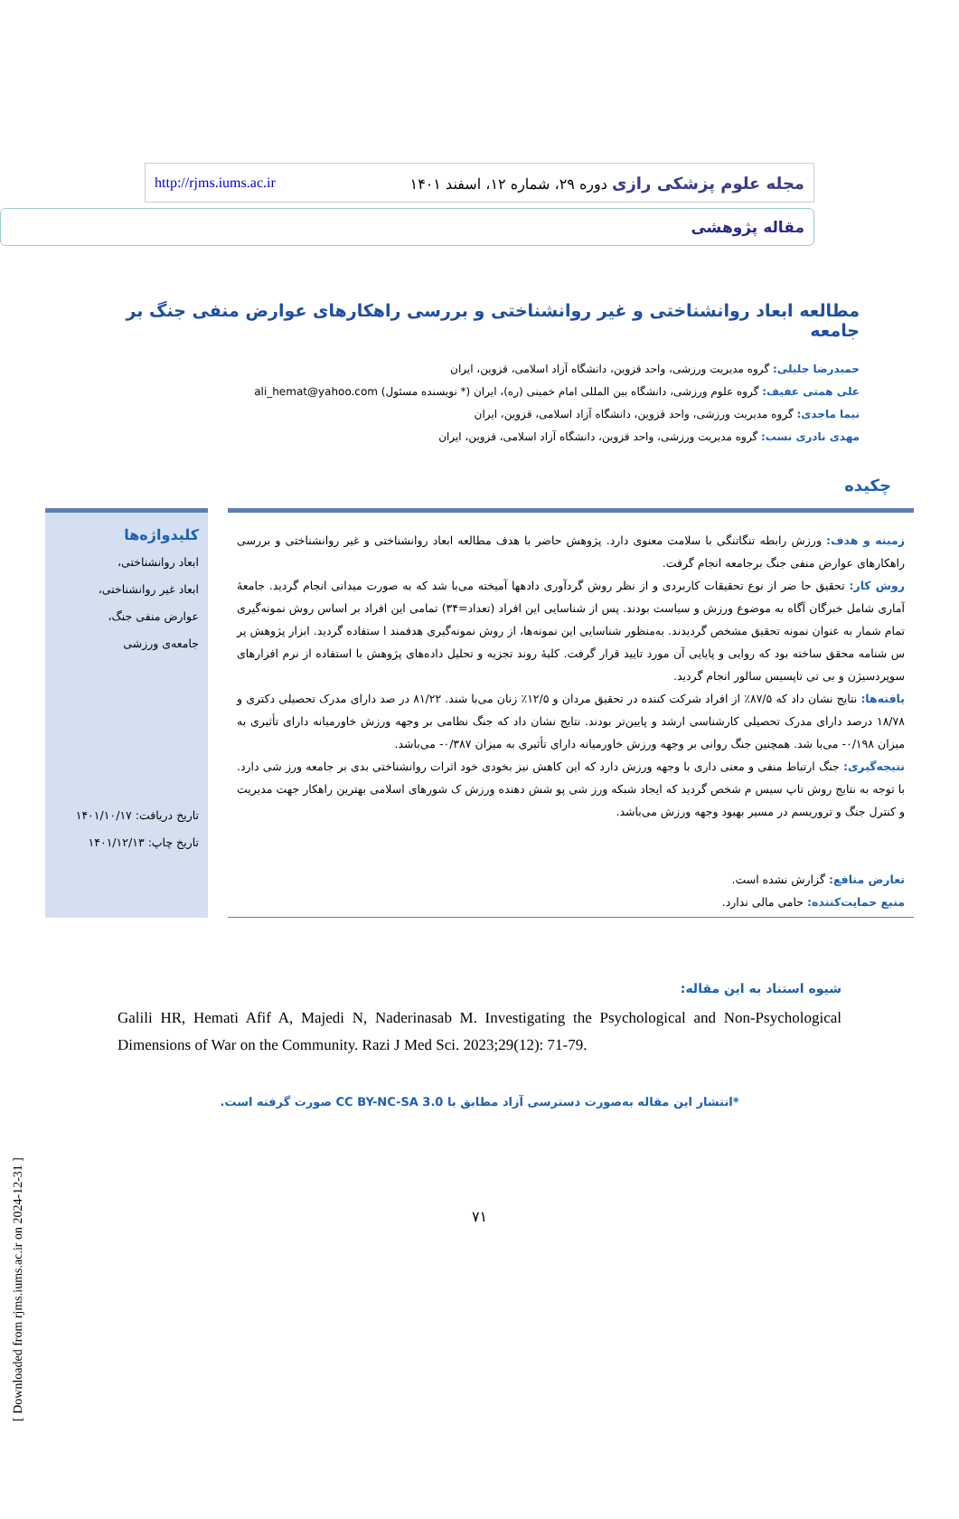مجله علوم پزشکی رازی دوره ۲۹، شماره ۱۲، اسفند ۱۴۰۱ http://rjms.iums.ac.ir
مقاله پژوهشی
مطالعه ابعاد روانشناختی و غیر روانشناختی و بررسی راهکارهای عوارض منفی جنگ بر جامعه
حمیدرضا جلیلی: گروه مدیریت ورزشی، واحد قزوین، دانشگاه آزاد اسلامی، قزوین، ایران
علی همتی عفیف: گروه علوم ورزشی، دانشگاه بین المللی امام خمینی (ره)، ایران (* نویسنده مسئول) ali_hemat@yahoo.com
نیما ماجدی: گروه مدیریت ورزشی، واحد قزوین، دانشگاه آزاد اسلامی، قزوین، ایران
مهدی نادری نسب: گروه مدیریت ورزشی، واحد قزوین، دانشگاه آزاد اسلامی، قزوین، ایران
چکیده
زمینه و هدف: ورزش رابطه تنگاتنگی با سلامت معنوی دارد. پژوهش حاضر با هدف مطالعه ابعاد روانشناختی و غیر روانشناختی و بررسی راهکارهای عوارض منفی جنگ برجامعه انجام گرفت.
روش کار: تحقیق حا ضر از نوع تحقیقات کاربردی و از نظر روش گردآوری دادهها آمیخته می‌با شد که به صورت میدانی انجام گردید. جامعهٔ آماری شامل خبرگان آگاه به موضوع ورزش و سیاست بودند. پس از شناسایی این افراد (تعداد=۳۴) تمامی این افراد بر اساس روش نمونه‌گیری تمام شمار به عنوان نمونه تحقیق مشخص گردیدند. به‌منظور شناسایی این نمونه‌ها، از روش نمونه‌گیری هدفمند ا ستفاده گردید. ابزار پژوهش پر س شنامه محقق ساخته بود که روایی و پایایی آن مورد تایید قرار گرفت. کلیهٔ روند تجزیه و تحلیل داده‌های پژوهش با استفاده از نرم افزارهای سوپردسیژن و بی تی تاپسیس سالور انجام گردید.
یافته‌ها: نتایج نشان داد که ۸۷/۵٪ از افراد شرکت کننده در تحقیق مردان و ۱۲/۵٪ زنان می‌با شند. ۸۱/۲۲ در صد دارای مدرک تحصیلی دکتری و ۱۸/۷۸ درصد دارای مدرک تحصیلی کارشناسی ارشد و پایین‌تر بودند. نتایج نشان داد که جنگ نظامی بر وجهه ورزش خاورمیانه دارای تأثیری به میزان ۰/۱۹۸- می‌با شد. همچنین جنگ روانی بر وجهه ورزش خاورمیانه دارای تأثیری به میزان ۰/۳۸۷- می‌باشد.
نتیجه‌گیری: جنگ ارتباط منفی و معنی داری با وجهه ورزش دارد که این کاهش نیز بخودی خود اثرات روانشناختی بدی بر جامعه ورز شی دارد. با توجه به نتایج روش تاپ سیس م شخص گردید که ایجاد شبکه ورز شی پو شش دهنده ورزش ک شورهای اسلامی بهترین راهکار جهت مدیریت و کنترل جنگ و تروریسم در مسیر بهبود وجهه ورزش می‌باشد.
تعارض منافع: گزارش نشده است.
منبع حمایت‌کننده: حامی مالی ندارد.
کلیدواژه‌ها
ابعاد روانشناختی،
ابعاد غیر روانشناختی،
عوارض منفی جنگ،
جامعه‌ی ورزشی
تاریخ دریافت: ۱۴۰۱/۱۰/۱۷
تاریخ چاپ: ۱۴۰۱/۱۲/۱۳
شیوه استناد به این مقاله:
Galili HR, Hemati Afif A, Majedi N, Naderinasab M. Investigating the Psychological and Non-Psychological Dimensions of War on the Community. Razi J Med Sci. 2023;29(12): 71-79.
*انتشار این مقاله به‌صورت دسترسی آزاد مطابق با CC BY-NC-SA 3.0 صورت گرفته است.
۷۱
[ Downloaded from rjms.iums.ac.ir on 2024-12-31 ]